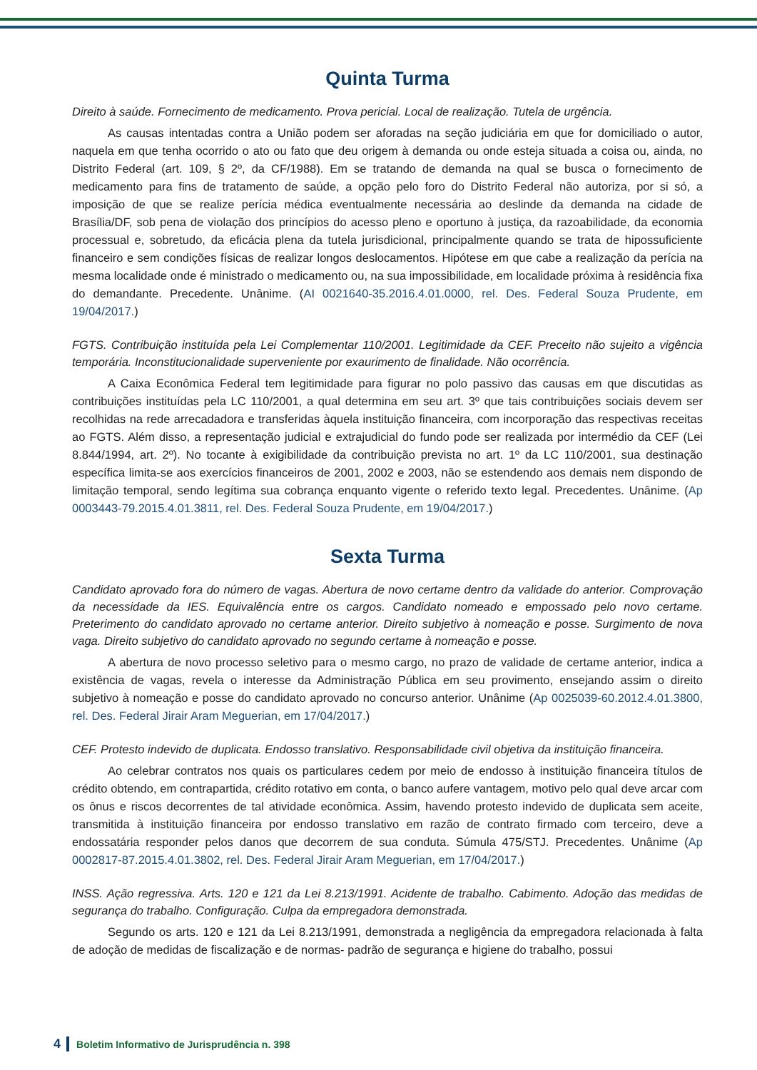Quinta Turma
Direito à saúde. Fornecimento de medicamento. Prova pericial. Local de realização. Tutela de urgência.
As causas intentadas contra a União podem ser aforadas na seção judiciária em que for domiciliado o autor, naquela em que tenha ocorrido o ato ou fato que deu origem à demanda ou onde esteja situada a coisa ou, ainda, no Distrito Federal (art. 109, § 2º, da CF/1988). Em se tratando de demanda na qual se busca o fornecimento de medicamento para fins de tratamento de saúde, a opção pelo foro do Distrito Federal não autoriza, por si só, a imposição de que se realize perícia médica eventualmente necessária ao deslinde da demanda na cidade de Brasília/DF, sob pena de violação dos princípios do acesso pleno e oportuno à justiça, da razoabilidade, da economia processual e, sobretudo, da eficácia plena da tutela jurisdicional, principalmente quando se trata de hipossuficiente financeiro e sem condições físicas de realizar longos deslocamentos. Hipótese em que cabe a realização da perícia na mesma localidade onde é ministrado o medicamento ou, na sua impossibilidade, em localidade próxima à residência fixa do demandante. Precedente. Unânime. (AI 0021640-35.2016.4.01.0000, rel. Des. Federal Souza Prudente, em 19/04/2017.)
FGTS. Contribuição instituída pela Lei Complementar 110/2001. Legitimidade da CEF. Preceito não sujeito a vigência temporária. Inconstitucionalidade superveniente por exaurimento de finalidade. Não ocorrência.
A Caixa Econômica Federal tem legitimidade para figurar no polo passivo das causas em que discutidas as contribuições instituídas pela LC 110/2001, a qual determina em seu art. 3º que tais contribuições sociais devem ser recolhidas na rede arrecadadora e transferidas àquela instituição financeira, com incorporação das respectivas receitas ao FGTS. Além disso, a representação judicial e extrajudicial do fundo pode ser realizada por intermédio da CEF (Lei 8.844/1994, art. 2º). No tocante à exigibilidade da contribuição prevista no art. 1º da LC 110/2001, sua destinação específica limita-se aos exercícios financeiros de 2001, 2002 e 2003, não se estendendo aos demais nem dispondo de limitação temporal, sendo legítima sua cobrança enquanto vigente o referido texto legal. Precedentes. Unânime. (Ap 0003443-79.2015.4.01.3811, rel. Des. Federal Souza Prudente, em 19/04/2017.)
Sexta Turma
Candidato aprovado fora do número de vagas. Abertura de novo certame dentro da validade do anterior. Comprovação da necessidade da IES. Equivalência entre os cargos. Candidato nomeado e empossado pelo novo certame. Preterimento do candidato aprovado no certame anterior. Direito subjetivo à nomeação e posse. Surgimento de nova vaga. Direito subjetivo do candidato aprovado no segundo certame à nomeação e posse.
A abertura de novo processo seletivo para o mesmo cargo, no prazo de validade de certame anterior, indica a existência de vagas, revela o interesse da Administração Pública em seu provimento, ensejando assim o direito subjetivo à nomeação e posse do candidato aprovado no concurso anterior. Unânime (Ap 0025039-60.2012.4.01.3800, rel. Des. Federal Jirair Aram Meguerian, em 17/04/2017.)
CEF. Protesto indevido de duplicata. Endosso translativo. Responsabilidade civil objetiva da instituição financeira.
Ao celebrar contratos nos quais os particulares cedem por meio de endosso à instituição financeira títulos de crédito obtendo, em contrapartida, crédito rotativo em conta, o banco aufere vantagem, motivo pelo qual deve arcar com os ônus e riscos decorrentes de tal atividade econômica. Assim, havendo protesto indevido de duplicata sem aceite, transmitida à instituição financeira por endosso translativo em razão de contrato firmado com terceiro, deve a endossatária responder pelos danos que decorrem de sua conduta. Súmula 475/STJ. Precedentes. Unânime (Ap 0002817-87.2015.4.01.3802, rel. Des. Federal Jirair Aram Meguerian, em 17/04/2017.)
INSS. Ação regressiva. Arts. 120 e 121 da Lei 8.213/1991. Acidente de trabalho. Cabimento. Adoção das medidas de segurança do trabalho. Configuração. Culpa da empregadora demonstrada.
Segundo os arts. 120 e 121 da Lei 8.213/1991, demonstrada a negligência da empregadora relacionada à falta de adoção de medidas de fiscalização e de normas- padrão de segurança e higiene do trabalho, possui
4 Boletim Informativo de Jurisprudência n. 398